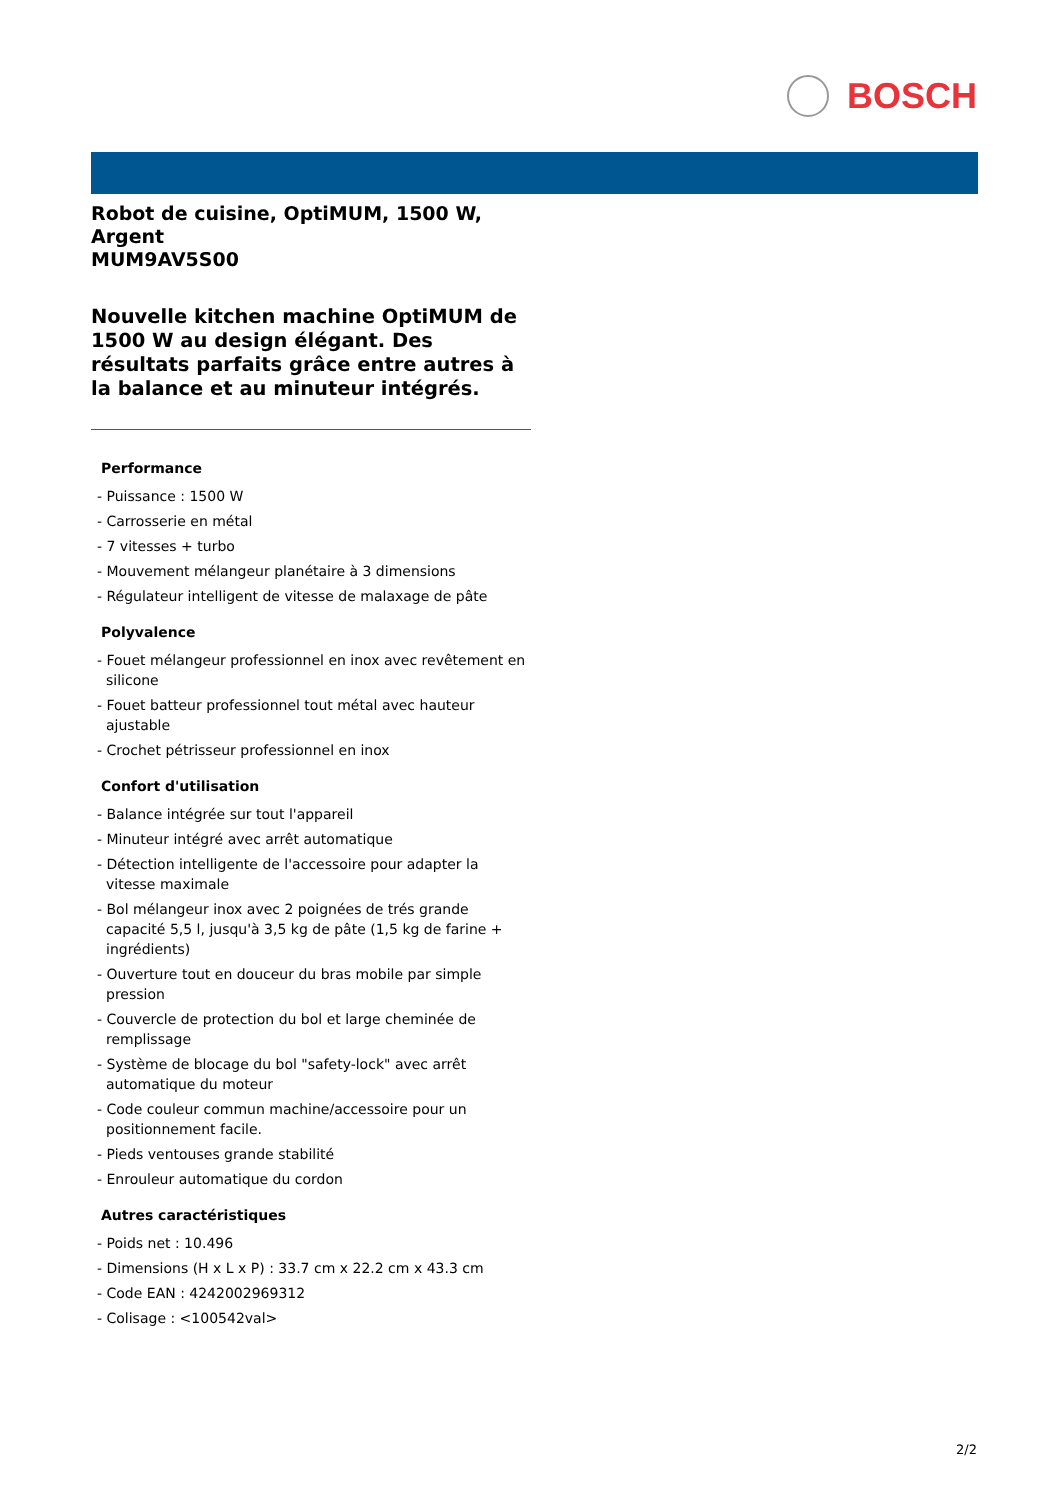BOSCH
Robot de cuisine, OptiMUM, 1500 W, Argent
MUM9AV5S00
Nouvelle kitchen machine OptiMUM de 1500 W au design élégant. Des résultats parfaits grâce entre autres à la balance et au minuteur intégrés.
Performance
- Puissance : 1500 W
- Carrosserie en métal
- 7 vitesses + turbo
- Mouvement mélangeur planétaire à 3 dimensions
- Régulateur intelligent de vitesse de malaxage de pâte
Polyvalence
- Fouet mélangeur professionnel en inox avec revêtement en silicone
- Fouet batteur professionnel tout métal avec hauteur ajustable
- Crochet pétrisseur professionnel en inox
Confort d'utilisation
- Balance intégrée sur tout l'appareil
- Minuteur intégré avec arrêt automatique
- Détection intelligente de l'accessoire pour adapter la vitesse maximale
- Bol mélangeur inox avec 2 poignées de trés grande capacité 5,5 l, jusqu'à 3,5 kg de pâte (1,5 kg de farine + ingrédients)
- Ouverture tout en douceur du bras mobile par simple pression
- Couvercle de protection du bol et large cheminée de remplissage
- Système de blocage du bol "safety-lock" avec arrêt automatique du moteur
- Code couleur commun machine/accessoire pour un positionnement facile.
- Pieds ventouses grande stabilité
- Enrouleur automatique du cordon
Autres caractéristiques
- Poids net : 10.496
- Dimensions (H x L x P) : 33.7 cm x 22.2 cm x 43.3 cm
- Code EAN : 4242002969312
- Colisage : <100542val>
2/2